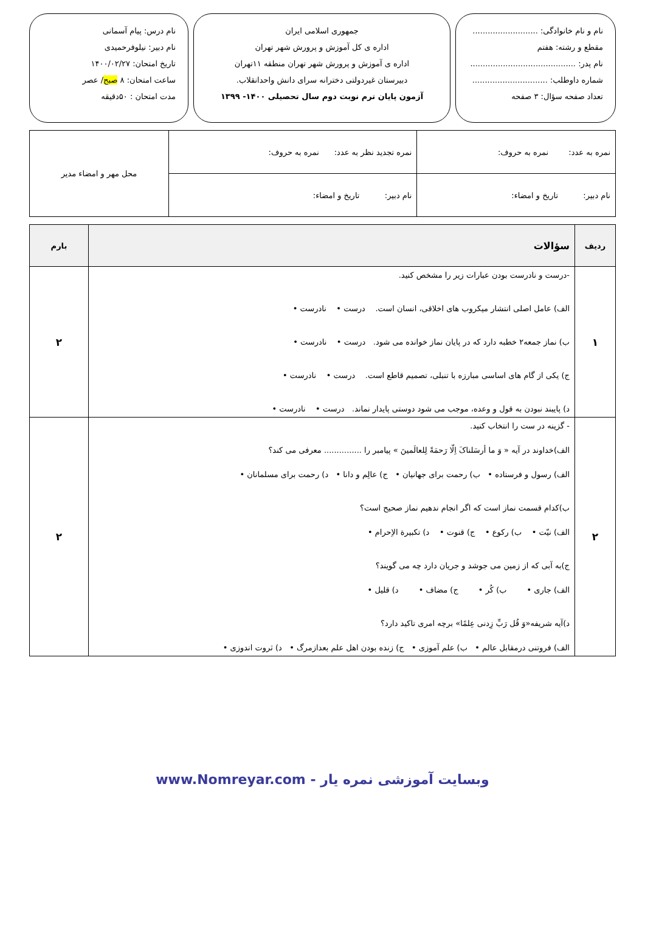نام و نام خانوادگی: ..........................
مقطع و رشته: هفتم
نام پدر: ..........................................
شماره داوطلب: ..............................
تعداد صفحه سؤال: ۳ صفحه
جمهوری اسلامی ایران
اداره ی کل آموزش و پرورش شهر تهران
اداره ی آموزش و پرورش شهر تهران منطقه ۱۱تهران
دبیرستان غیردولتی دخترانه سرای دانش واحدانقلاب.
آزمون پایان ترم نوبت دوم سال تحصیلی ۱۴۰۰- ۱۳۹۹
نام درس: پیام آسمانی
نام دبیر: نیلوفرحمیدی
تاریخ امتحان: ۱۴۰۰/۰۲/۲۷
ساعت امتحان: ۸ صبح/ عصر
مدت امتحان : ۵۰دقیقه
| نمره به عدد: نمره به حروف: | نمره تجدید نظر به عدد: نمره به حروف: | محل مهر و امضاء مدیر |
| نام دبیر: تاریخ و امضاء: | نام دبیر: تاریخ و امضاء: | |
| ردیف | سؤالات | بارم |
| --- | --- | --- |
| ۱ | -درست و نادرست بودن عبارات زیر را مشخص کنید. الف) عامل اصلی انتشار میکروب های اخلاقی، انسان است. درست • نادرست • ب) نماز جمعه۲ خطبه دارد که در پایان نماز خوانده می شود. درست • نادرست • ج) یکی از گام های اساسی مبارزه با تنبلی، تصمیم قاطع است. درست • نادرست • د) پایبند نبودن به قول و وعده، موجب می شود دوستی پایدار نماند. درست • نادرست • | ۲ |
| ۲ | - گزینه در ست را انتخاب کنید. الف)خداوند در آیه « وَ ما أرسَلناکَ اِلّا رَحمَةً لِلعالَمینَ » پیامبر را ............... معرفی می کند؟ الف) رسول و فرستاده • ب) رحمت برای جهانیان • ج) عالِم و دانا • د) رحمت برای مسلمانان • ب)کدام قسمت نماز است که اگر انجام ندهیم نماز صحیح است؟ الف) نیّت • ب) رکوع • ج) قنوت • د) تکبیرة الاِحرام • ج)به آبی که از زمین می جوشد و جریان دارد چه می گویند؟ الف) جاری • ب) کُر • ج) مضاف • د) قلیل • د)آیه شریفه«وَ قُل رَبِّ زِدنی عِلمًا» برچه امری تاکید دارد؟ الف) فروتنی درمقابل عالم • ب) علم آموزی • ج) زنده بودن اهل علم بعدازمرگ • د) ثروت اندوزی • | ۲ |
وبسایت آموزشی نمره یار - www.Nomreyar.com